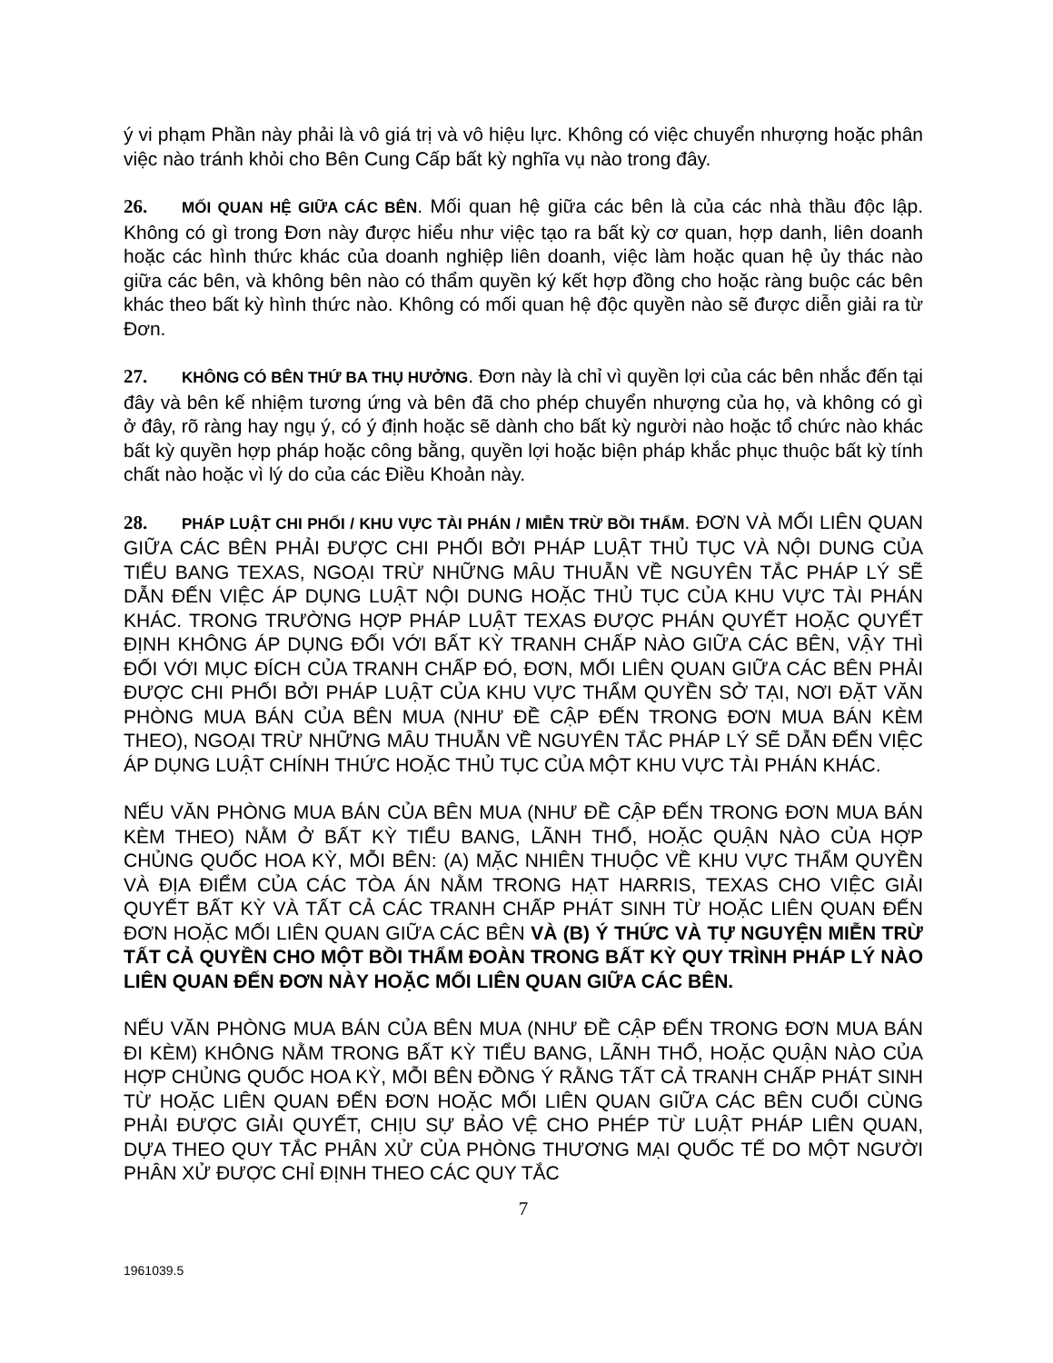ý vi phạm Phần này phải là vô giá trị và vô hiệu lực. Không có việc chuyển nhượng hoặc phân việc nào tránh khỏi cho Bên Cung Cấp bất kỳ nghĩa vụ nào trong đây.
26. MỐI QUAN HỆ GIỮA CÁC BÊN. Mối quan hệ giữa các bên là của các nhà thầu độc lập. Không có gì trong Đơn này được hiểu như việc tạo ra bất kỳ cơ quan, hợp danh, liên doanh hoặc các hình thức khác của doanh nghiệp liên doanh, việc làm hoặc quan hệ ủy thác nào giữa các bên, và không bên nào có thẩm quyền ký kết hợp đồng cho hoặc ràng buộc các bên khác theo bất kỳ hình thức nào. Không có mối quan hệ độc quyền nào sẽ được diễn giải ra từ Đơn.
27. KHÔNG CÓ BÊN THỨ BA THỤ HƯỞNG. Đơn này là chỉ vì quyền lợi của các bên nhắc đến tại đây và bên kế nhiệm tương ứng và bên đã cho phép chuyển nhượng của họ, và không có gì ở đây, rõ ràng hay ngụ ý, có ý định hoặc sẽ dành cho bất kỳ người nào hoặc tổ chức nào khác bất kỳ quyền hợp pháp hoặc công bằng, quyền lợi hoặc biện pháp khắc phục thuộc bất kỳ tính chất nào hoặc vì lý do của các Điều Khoản này.
28. PHÁP LUẬT CHI PHỐI / KHU VỰC TÀI PHÁN / MIỄN TRỪ BỒI THẨM. ĐƠN VÀ MỐI LIÊN QUAN GIỮA CÁC BÊN PHẢI ĐƯỢC CHI PHỐI BỞI PHÁP LUẬT THỦ TỤC VÀ NỘI DUNG CỦA TIỂU BANG TEXAS, NGOẠI TRỪ NHỮNG MÂU THUẪN VỀ NGUYÊN TẮC PHÁP LÝ SẼ DẪN ĐẾN VIỆC ÁP DỤNG LUẬT NỘI DUNG HOẶC THỦ TỤC CỦA KHU VỰC TÀI PHÁN KHÁC. TRONG TRƯỜNG HỢP PHÁP LUẬT TEXAS ĐƯỢC PHÁN QUYẾT HOẶC QUYẾT ĐỊNH KHÔNG ÁP DỤNG ĐỐI VỚI BẤT KỲ TRANH CHẤP NÀO GIỮA CÁC BÊN, VẬY THÌ ĐỐI VỚI MỤC ĐÍCH CỦA TRANH CHẤP ĐÓ, ĐƠN, MỐI LIÊN QUAN GIỮA CÁC BÊN PHẢI ĐƯỢC CHI PHỐI BỞI PHÁP LUẬT CỦA KHU VỰC THẨM QUYỀN SỞ TẠI, NƠI ĐẶT VĂN PHÒNG MUA BÁN CỦA BÊN MUA (NHƯ ĐỀ CẬP ĐẾN TRONG ĐƠN MUA BÁN KÈM THEO), NGOẠI TRỪ NHỮNG MÂU THUẪN VỀ NGUYÊN TẮC PHÁP LÝ SẼ DẪN ĐẾN VIỆC ÁP DỤNG LUẬT CHÍNH THỨC HOẶC THỦ TỤC CỦA MỘT KHU VỰC TÀI PHÁN KHÁC.
NẾU VĂN PHÒNG MUA BÁN CỦA BÊN MUA (NHƯ ĐỀ CẬP ĐẾN TRONG ĐƠN MUA BÁN KÈM THEO) NẰM Ở BẤT KỲ TIỂU BANG, LÃNH THỔ, HOẶC QUẬN NÀO CỦA HỢP CHỦNG QUỐC HOA KỲ, MỖI BÊN: (A) MẶC NHIÊN THUỘC VỀ KHU VỰC THẨM QUYỀN VÀ ĐỊA ĐIỂM CỦA CÁC TÒA ÁN NẰM TRONG HẠT HARRIS, TEXAS CHO VIỆC GIẢI QUYẾT BẤT KỲ VÀ TẤT CẢ CÁC TRANH CHẤP PHÁT SINH TỪ HOẶC LIÊN QUAN ĐẾN ĐƠN HOẶC MỐI LIÊN QUAN GIỮA CÁC BÊN VÀ (B) Ý THỨC VÀ TỰ NGUYỆN MIỄN TRỪ TẤT CẢ QUYỀN CHO MỘT BỒI THẨM ĐOÀN TRONG BẤT KỲ QUY TRÌNH PHÁP LÝ NÀO LIÊN QUAN ĐẾN ĐƠN NÀY HOẶC MỐI LIÊN QUAN GIỮA CÁC BÊN.
NẾU VĂN PHÒNG MUA BÁN CỦA BÊN MUA (NHƯ ĐỀ CẬP ĐẾN TRONG ĐƠN MUA BÁN ĐI KÈM) KHÔNG NẰM TRONG BẤT KỲ TIỂU BANG, LÃNH THỔ, HOẶC QUẬN NÀO CỦA HỢP CHỦNG QUỐC HOA KỲ, MỖI BÊN ĐỒNG Ý RẰNG TẤT CẢ TRANH CHẤP PHÁT SINH TỪ HOẶC LIÊN QUAN ĐẾN ĐƠN HOẶC MỐI LIÊN QUAN GIỮA CÁC BÊN CUỐI CÙNG PHẢI ĐƯỢC GIẢI QUYẾT, CHỊU SỰ BẢO VỆ CHO PHÉP TỪ LUẬT PHÁP LIÊN QUAN, DỰA THEO QUY TẮC PHÂN XỬ CỦA PHÒNG THƯƠNG MẠI QUỐC TẾ DO MỘT NGƯỜI PHÂN XỬ ĐƯỢC CHỈ ĐỊNH THEO CÁC QUY TẮC
7
1961039.5